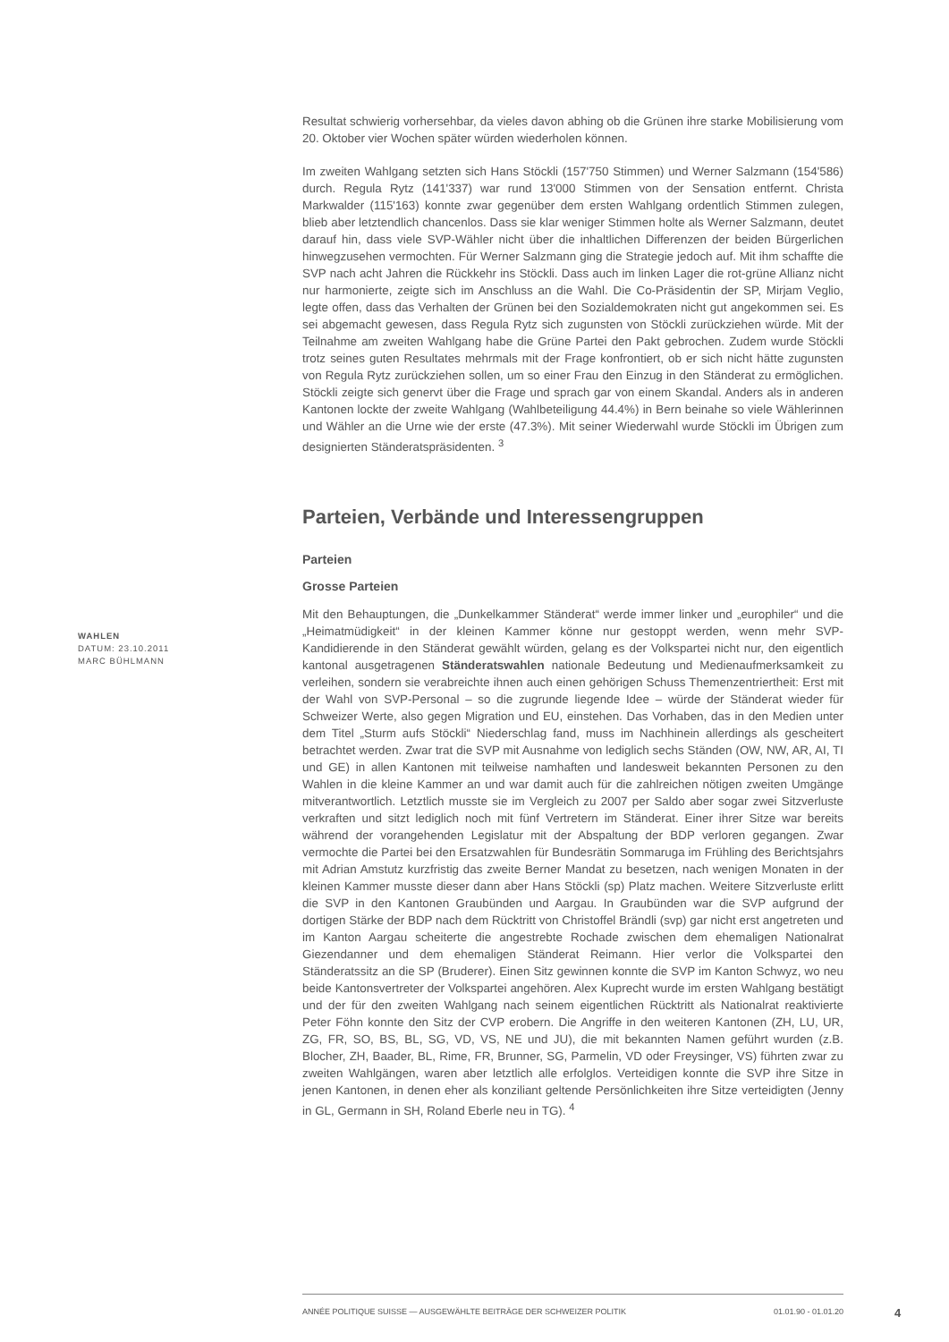Resultat schwierig vorhersehbar, da vieles davon abhing ob die Grünen ihre starke Mobilisierung vom 20. Oktober vier Wochen später würden wiederholen können.
Im zweiten Wahlgang setzten sich Hans Stöckli (157'750 Stimmen) und Werner Salzmann (154'586) durch. Regula Rytz (141'337) war rund 13'000 Stimmen von der Sensation entfernt. Christa Markwalder (115'163) konnte zwar gegenüber dem ersten Wahlgang ordentlich Stimmen zulegen, blieb aber letztendlich chancenlos. Dass sie klar weniger Stimmen holte als Werner Salzmann, deutet darauf hin, dass viele SVP-Wähler nicht über die inhaltlichen Differenzen der beiden Bürgerlichen hinwegzusehen vermochten. Für Werner Salzmann ging die Strategie jedoch auf. Mit ihm schaffte die SVP nach acht Jahren die Rückkehr ins Stöckli. Dass auch im linken Lager die rot-grüne Allianz nicht nur harmonierte, zeigte sich im Anschluss an die Wahl. Die Co-Präsidentin der SP, Mirjam Veglio, legte offen, dass das Verhalten der Grünen bei den Sozialdemokraten nicht gut angekommen sei. Es sei abgemacht gewesen, dass Regula Rytz sich zugunsten von Stöckli zurückziehen würde. Mit der Teilnahme am zweiten Wahlgang habe die Grüne Partei den Pakt gebrochen. Zudem wurde Stöckli trotz seines guten Resultates mehrmals mit der Frage konfrontiert, ob er sich nicht hätte zugunsten von Regula Rytz zurückziehen sollen, um so einer Frau den Einzug in den Ständerat zu ermöglichen. Stöckli zeigte sich genervt über die Frage und sprach gar von einem Skandal. Anders als in anderen Kantonen lockte der zweite Wahlgang (Wahlbeteiligung 44.4%) in Bern beinahe so viele Wählerinnen und Wähler an die Urne wie der erste (47.3%). Mit seiner Wiederwahl wurde Stöckli im Übrigen zum designierten Ständeratspräsidenten. <sup>3</sup>
Parteien, Verbände und Interessengruppen
Parteien
Grosse Parteien
Mit den Behauptungen, die „Dunkelkammer Ständerat“ werde immer linker und „europhiler“ und die „Heimatmüdigkeit“ in der kleinen Kammer könne nur gestoppt werden, wenn mehr SVP-Kandidierende in den Ständerat gewählt würden, gelang es der Volkspartei nicht nur, den eigentlich kantonal ausgetragenen Ständeratswahlen nationale Bedeutung und Medienaufmerksamkeit zu verleihen, sondern sie verabreichte ihnen auch einen gehörigen Schuss Themenzentriertheit: Erst mit der Wahl von SVP-Personal – so die zugrunde liegende Idee – würde der Ständerat wieder für Schweizer Werte, also gegen Migration und EU, einstehen. Das Vorhaben, das in den Medien unter dem Titel „Sturm aufs Stöckli“ Niederschlag fand, muss im Nachhinein allerdings als gescheitert betrachtet werden. Zwar trat die SVP mit Ausnahme von lediglich sechs Ständen (OW, NW, AR, AI, TI und GE) in allen Kantonen mit teilweise namhaften und landesweit bekannten Personen zu den Wahlen in die kleine Kammer an und war damit auch für die zahlreichen nötigen zweiten Umgänge mitverantwortlich. Letztlich musste sie im Vergleich zu 2007 per Saldo aber sogar zwei Sitzverluste verkraften und sitzt lediglich noch mit fünf Vertretern im Ständerat. Einer ihrer Sitze war bereits während der vorangehenden Legislatur mit der Abspaltung der BDP verloren gegangen. Zwar vermochte die Partei bei den Ersatzwahlen für Bundesrätin Sommaruga im Frühling des Berichtsjahrs mit Adrian Amstutz kurzfristig das zweite Berner Mandat zu besetzen, nach wenigen Monaten in der kleinen Kammer musste dieser dann aber Hans Stöckli (sp) Platz machen. Weitere Sitzverluste erlitt die SVP in den Kantonen Graubünden und Aargau. In Graubünden war die SVP aufgrund der dortigen Stärke der BDP nach dem Rücktritt von Christoffel Brändli (svp) gar nicht erst angetreten und im Kanton Aargau scheiterte die angestrebte Rochade zwischen dem ehemaligen Nationalrat Giezendanner und dem ehemaligen Ständerat Reimann. Hier verlor die Volkspartei den Ständeratssitz an die SP (Bruderer). Einen Sitz gewinnen konnte die SVP im Kanton Schwyz, wo neu beide Kantonsvertreter der Volkspartei angehören. Alex Kuprecht wurde im ersten Wahlgang bestätigt und der für den zweiten Wahlgang nach seinem eigentlichen Rücktritt als Nationalrat reaktivierte Peter Föhn konnte den Sitz der CVP erobern. Die Angriffe in den weiteren Kantonen (ZH, LU, UR, ZG, FR, SO, BS, BL, SG, VD, VS, NE und JU), die mit bekannten Namen geführt wurden (z.B. Blocher, ZH, Baader, BL, Rime, FR, Brunner, SG, Parmelin, VD oder Freysinger, VS) führten zwar zu zweiten Wahlgängen, waren aber letztlich alle erfolglos. Verteidigen konnte die SVP ihre Sitze in jenen Kantonen, in denen eher als konziliant geltende Persönlichkeiten ihre Sitze verteidigten (Jenny in GL, Germann in SH, Roland Eberle neu in TG). <sup>4</sup>
WAHLEN
DATUM: 23.10.2011
MARC BÜHLMANN
ANNÉE POLITIQUE SUISSE — AUSGEWÄHLTE BEITRÄGE DER SCHWEIZER POLITIK 01.01.90 - 01.01.20
4